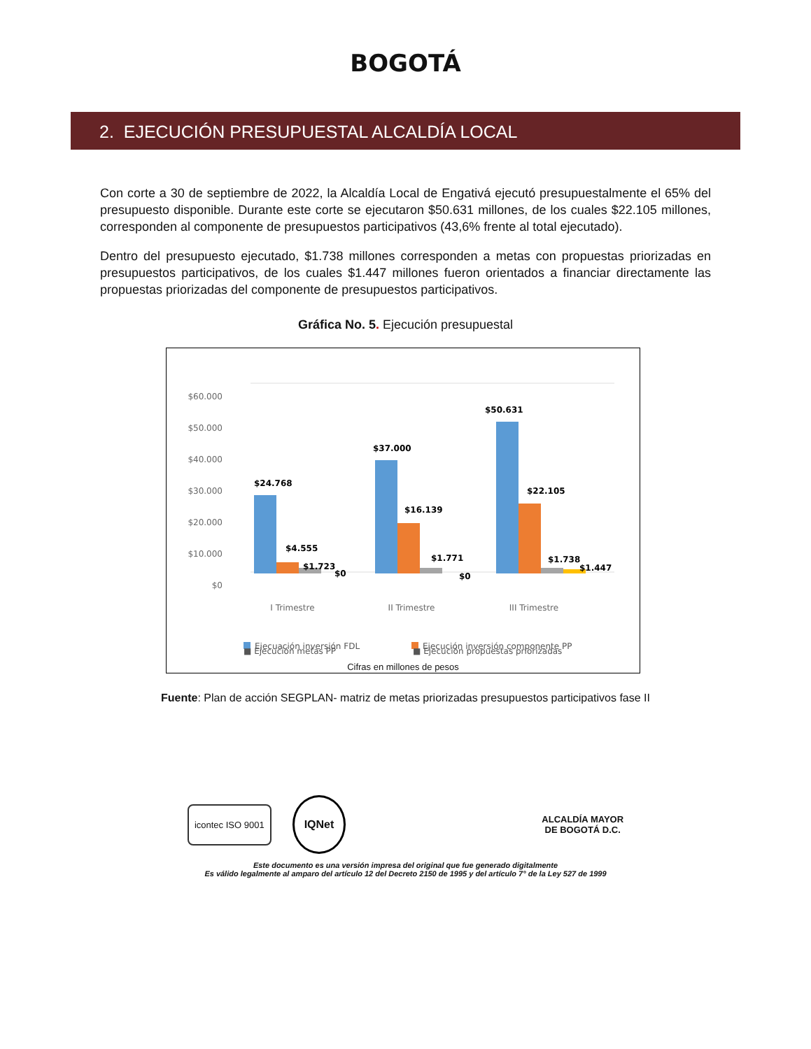BOGOTÁ
2. EJECUCIÓN PRESUPUESTAL ALCALDÍA LOCAL
Con corte a 30 de septiembre de 2022, la Alcaldía Local de Engativá ejecutó presupuestalmente el 65% del presupuesto disponible. Durante este corte se ejecutaron $50.631 millones, de los cuales $22.105 millones, corresponden al componente de presupuestos participativos (43,6% frente al total ejecutado).
Dentro del presupuesto ejecutado, $1.738 millones corresponden a metas con propuestas priorizadas en presupuestos participativos, de los cuales $1.447 millones fueron orientados a financiar directamente las propuestas priorizadas del componente de presupuestos participativos.
Gráfica No. 5. Ejecución presupuestal
$60.000
$50.000
$40.000
$30.000
$20.000
$10.000
$0
$24.768
$4.555
$1.723
$0
$37.000
$16.139
$1.771
$0
$50.631
$22.105
$1.738
$1.447
I Trimestre
II Trimestre
III Trimestre
Ejecuación inversión FDL
Ejecución inversión componente PP
■ Ejecución metas PP ■ Ejecución propuestas priorizadas
Cifras en millones de pesos
Fuente: Plan de acción SEGPLAN- matriz de metas priorizadas presupuestos participativos fase II
icontec ISO 9001 IQNet ALCALDÍA MAYOR
DE BOGOTÁ D.C.
Este documento es una versión impresa del original que fue generado digitalmente
Es válido legalmente al amparo del artículo 12 del Decreto 2150 de 1995 y del artículo 7° de la Ley 527 de 1999